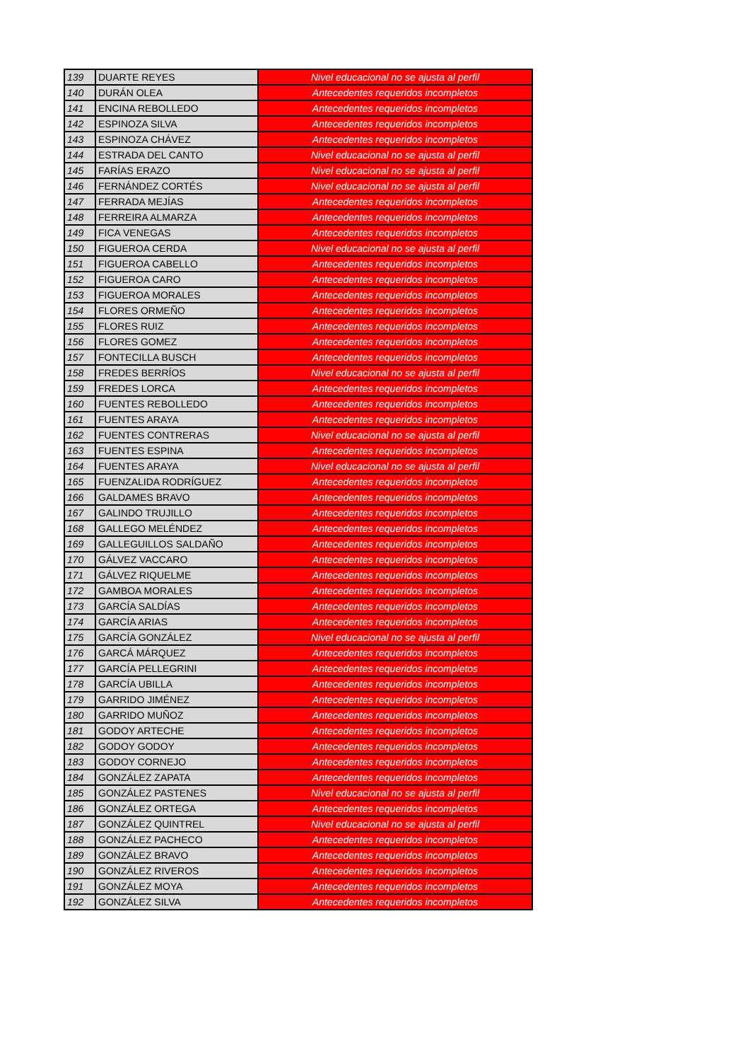| 139 | DUARTE REYES | Nivel educacional no se ajusta al perfil |
| 140 | DURÁN OLEA | Antecedentes requeridos incompletos |
| 141 | ENCINA REBOLLEDO | Antecedentes requeridos incompletos |
| 142 | ESPINOZA SILVA | Antecedentes requeridos incompletos |
| 143 | ESPINOZA CHÁVEZ | Antecedentes requeridos incompletos |
| 144 | ESTRADA DEL CANTO | Nivel educacional no se ajusta al perfil |
| 145 | FARÍAS ERAZO | Nivel educacional no se ajusta al perfil |
| 146 | FERNÁNDEZ CORTÉS | Nivel educacional no se ajusta al perfil |
| 147 | FERRADA MEJÍAS | Antecedentes requeridos incompletos |
| 148 | FERREIRA ALMARZA | Antecedentes requeridos incompletos |
| 149 | FICA VENEGAS | Antecedentes requeridos incompletos |
| 150 | FIGUEROA CERDA | Nivel educacional no se ajusta al perfil |
| 151 | FIGUEROA CABELLO | Antecedentes requeridos incompletos |
| 152 | FIGUEROA CARO | Antecedentes requeridos incompletos |
| 153 | FIGUEROA MORALES | Antecedentes requeridos incompletos |
| 154 | FLORES ORMEÑO | Antecedentes requeridos incompletos |
| 155 | FLORES RUIZ | Antecedentes requeridos incompletos |
| 156 | FLORES GOMEZ | Antecedentes requeridos incompletos |
| 157 | FONTECILLA BUSCH | Antecedentes requeridos incompletos |
| 158 | FREDES BERRÍOS | Nivel educacional no se ajusta al perfil |
| 159 | FREDES LORCA | Antecedentes requeridos incompletos |
| 160 | FUENTES REBOLLEDO | Antecedentes requeridos incompletos |
| 161 | FUENTES ARAYA | Antecedentes requeridos incompletos |
| 162 | FUENTES CONTRERAS | Nivel educacional no se ajusta al perfil |
| 163 | FUENTES ESPINA | Antecedentes requeridos incompletos |
| 164 | FUENTES ARAYA | Nivel educacional no se ajusta al perfil |
| 165 | FUENZALIDA RODRÍGUEZ | Antecedentes requeridos incompletos |
| 166 | GALDAMES BRAVO | Antecedentes requeridos incompletos |
| 167 | GALINDO TRUJILLO | Antecedentes requeridos incompletos |
| 168 | GALLEGO MELÉNDEZ | Antecedentes requeridos incompletos |
| 169 | GALLEGUILLOS SALDAÑO | Antecedentes requeridos incompletos |
| 170 | GÁLVEZ VACCARO | Antecedentes requeridos incompletos |
| 171 | GÁLVEZ RIQUELME | Antecedentes requeridos incompletos |
| 172 | GAMBOA MORALES | Antecedentes requeridos incompletos |
| 173 | GARCÍA SALDÍAS | Antecedentes requeridos incompletos |
| 174 | GARCÍA ARIAS | Antecedentes requeridos incompletos |
| 175 | GARCÍA GONZÁLEZ | Nivel educacional no se ajusta al perfil |
| 176 | GARCÁ MÁRQUEZ | Antecedentes requeridos incompletos |
| 177 | GARCÍA PELLEGRINI | Antecedentes requeridos incompletos |
| 178 | GARCÍA UBILLA | Antecedentes requeridos incompletos |
| 179 | GARRIDO JIMÉNEZ | Antecedentes requeridos incompletos |
| 180 | GARRIDO MUÑOZ | Antecedentes requeridos incompletos |
| 181 | GODOY ARTECHE | Antecedentes requeridos incompletos |
| 182 | GODOY GODOY | Antecedentes requeridos incompletos |
| 183 | GODOY CORNEJO | Antecedentes requeridos incompletos |
| 184 | GONZÁLEZ ZAPATA | Antecedentes requeridos incompletos |
| 185 | GONZÁLEZ PASTENES | Nivel educacional no se ajusta al perfil |
| 186 | GONZÁLEZ ORTEGA | Antecedentes requeridos incompletos |
| 187 | GONZÁLEZ QUINTREL | Nivel educacional no se ajusta al perfil |
| 188 | GONZÁLEZ PACHECO | Antecedentes requeridos incompletos |
| 189 | GONZÁLEZ BRAVO | Antecedentes requeridos incompletos |
| 190 | GONZÁLEZ RIVEROS | Antecedentes requeridos incompletos |
| 191 | GONZÁLEZ MOYA | Antecedentes requeridos incompletos |
| 192 | GONZÁLEZ SILVA | Antecedentes requeridos incompletos |